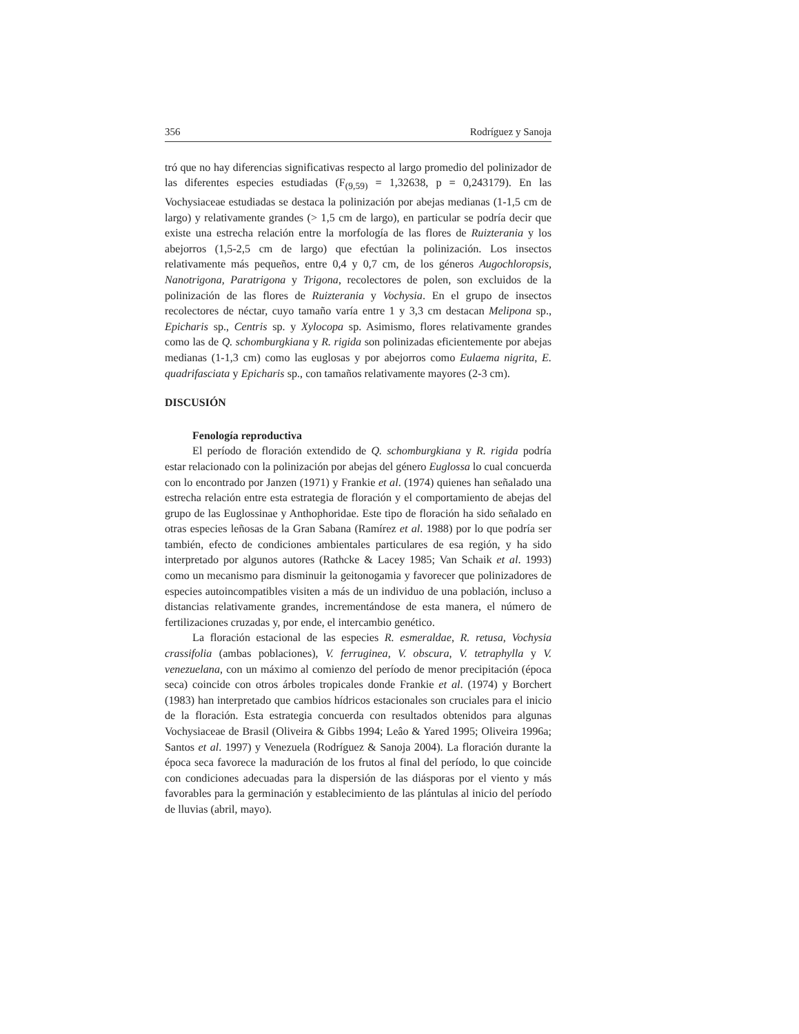356 Rodríguez y Sanoja
tró que no hay diferencias significativas respecto al largo promedio del polinizador de las diferentes especies estudiadas (F<sub>(9,59)</sub> = 1,32638, p = 0,243179). En las Vochysiaceae estudiadas se destaca la polinización por abejas medianas (1-1,5 cm de largo) y relativamente grandes (> 1,5 cm de largo), en particular se podría decir que existe una estrecha relación entre la morfología de las flores de Ruizterania y los abejorros (1,5-2,5 cm de largo) que efectúan la polinización. Los insectos relativamente más pequeños, entre 0,4 y 0,7 cm, de los géneros Augochloropsis, Nanotrigona, Paratrigona y Trigona, recolectores de polen, son excluidos de la polinización de las flores de Ruizterania y Vochysia. En el grupo de insectos recolectores de néctar, cuyo tamaño varía entre 1 y 3,3 cm destacan Melipona sp., Epicharis sp., Centris sp. y Xylocopa sp. Asimismo, flores relativamente grandes como las de Q. schomburgkiana y R. rigida son polinizadas eficientemente por abejas medianas (1-1,3 cm) como las euglosas y por abejorros como Eulaema nigrita, E. quadrifasciata y Epicharis sp., con tamaños relativamente mayores (2-3 cm).
DISCUSIÓN
Fenología reproductiva
El período de floración extendido de Q. schomburgkiana y R. rigida podría estar relacionado con la polinización por abejas del género Euglossa lo cual concuerda con lo encontrado por Janzen (1971) y Frankie et al. (1974) quienes han señalado una estrecha relación entre esta estrategia de floración y el comportamiento de abejas del grupo de las Euglossinae y Anthophoridae. Este tipo de floración ha sido señalado en otras especies leñosas de la Gran Sabana (Ramírez et al. 1988) por lo que podría ser también, efecto de condiciones ambientales particulares de esa región, y ha sido interpretado por algunos autores (Rathcke & Lacey 1985; Van Schaik et al. 1993) como un mecanismo para disminuir la geitonogamia y favorecer que polinizadores de especies autoincompatibles visiten a más de un individuo de una población, incluso a distancias relativamente grandes, incrementándose de esta manera, el número de fertilizaciones cruzadas y, por ende, el intercambio genético.
La floración estacional de las especies R. esmeraldae, R. retusa, Vochysia crassifolia (ambas poblaciones), V. ferruginea, V. obscura, V. tetraphylla y V. venezuelana, con un máximo al comienzo del período de menor precipitación (época seca) coincide con otros árboles tropicales donde Frankie et al. (1974) y Borchert (1983) han interpretado que cambios hídricos estacionales son cruciales para el inicio de la floración. Esta estrategia concuerda con resultados obtenidos para algunas Vochysiaceae de Brasil (Oliveira & Gibbs 1994; Leâo & Yared 1995; Oliveira 1996a; Santos et al. 1997) y Venezuela (Rodríguez & Sanoja 2004). La floración durante la época seca favorece la maduración de los frutos al final del período, lo que coincide con condiciones adecuadas para la dispersión de las diásporas por el viento y más favorables para la germinación y establecimiento de las plántulas al inicio del período de lluvias (abril, mayo).